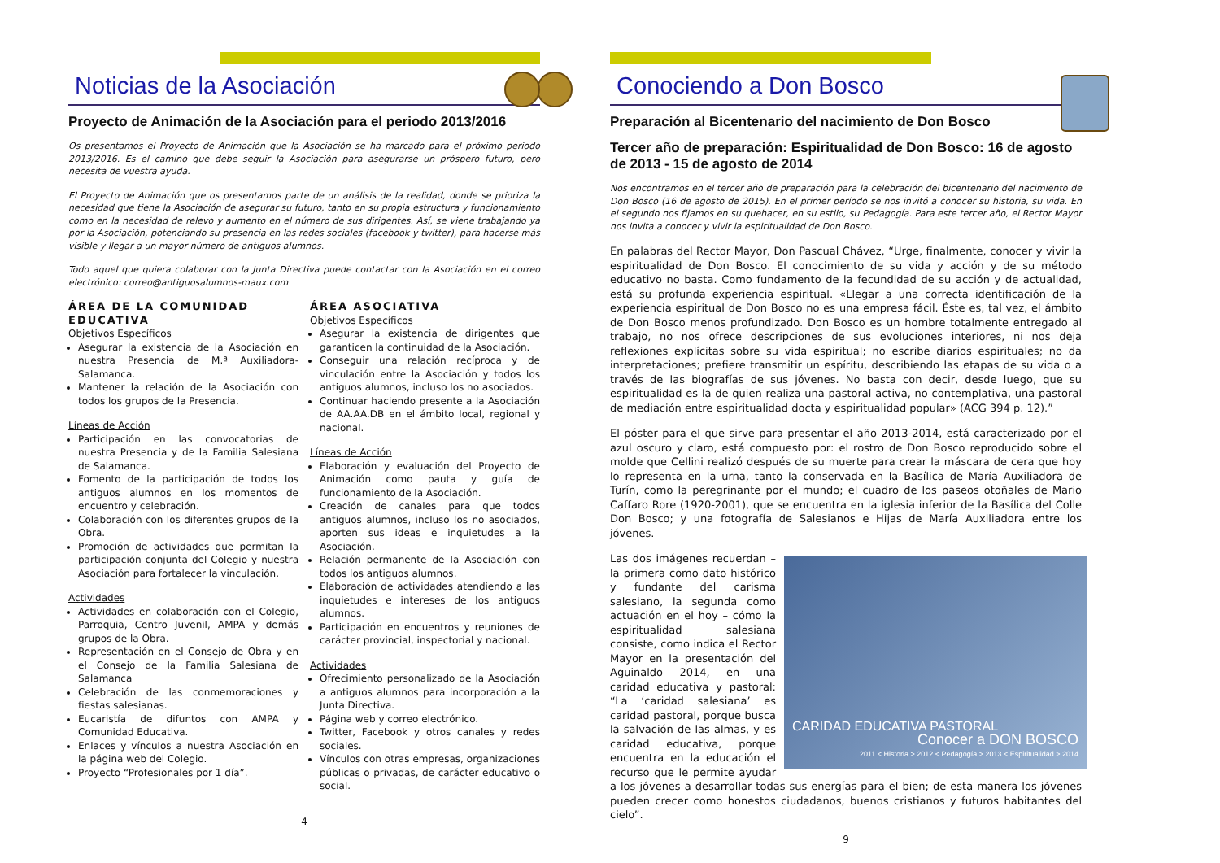Noticias de la Asociación
Proyecto de Animación de la Asociación para el periodo 2013/2016
Os presentamos el Proyecto de Animación que la Asociación se ha marcado para el próximo periodo 2013/2016. Es el camino que debe seguir la Asociación para asegurarse un próspero futuro, pero necesita de vuestra ayuda.
El Proyecto de Animación que os presentamos parte de un análisis de la realidad, donde se prioriza la necesidad que tiene la Asociación de asegurar su futuro, tanto en su propia estructura y funcionamiento como en la necesidad de relevo y aumento en el número de sus dirigentes. Así, se viene trabajando ya por la Asociación, potenciando su presencia en las redes sociales (facebook y twitter), para hacerse más visible y llegar a un mayor número de antiguos alumnos.
Todo aquel que quiera colaborar con la Junta Directiva puede contactar con la Asociación en el correo electrónico: correo@antiguosalumnos-maux.com
ÁREA DE LA COMUNIDAD EDUCATIVA
Objetivos Específicos
Asegurar la existencia de la Asociación en nuestra Presencia de M.ª Auxiliadora-Salamanca.
Mantener la relación de la Asociación con todos los grupos de la Presencia.
Líneas de Acción
Participación en las convocatorias de nuestra Presencia y de la Familia Salesiana de Salamanca.
Fomento de la participación de todos los antiguos alumnos en los momentos de encuentro y celebración.
Colaboración con los diferentes grupos de la Obra.
Promoción de actividades que permitan la participación conjunta del Colegio y nuestra Asociación para fortalecer la vinculación.
Actividades
Actividades en colaboración con el Colegio, Parroquia, Centro Juvenil, AMPA y demás grupos de la Obra.
Representación en el Consejo de Obra y en el Consejo de la Familia Salesiana de Salamanca
Celebración de las conmemoraciones y fiestas salesianas.
Eucaristía de difuntos con AMPA y Comunidad Educativa.
Enlaces y vínculos a nuestra Asociación en la página web del Colegio.
Proyecto “Profesionales por 1 día”.
ÁREA ASOCIATIVA
Objetivos Específicos
Asegurar la existencia de dirigentes que garanticen la continuidad de la Asociación.
Conseguir una relación recíproca y de vinculación entre la Asociación y todos los antiguos alumnos, incluso los no asociados.
Continuar haciendo presente a la Asociación de AA.AA.DB en el ámbito local, regional y nacional.
Líneas de Acción
Elaboración y evaluación del Proyecto de Animación como pauta y guía de funcionamiento de la Asociación.
Creación de canales para que todos antiguos alumnos, incluso los no asociados, aporten sus ideas e inquietudes a la Asociación.
Relación permanente de la Asociación con todos los antiguos alumnos.
Elaboración de actividades atendiendo a las inquietudes e intereses de los antiguos alumnos.
Participación en encuentros y reuniones de carácter provincial, inspectorial y nacional.
Actividades
Ofrecimiento personalizado de la Asociación a antiguos alumnos para incorporación a la Junta Directiva.
Página web y correo electrónico.
Twitter, Facebook y otros canales y redes sociales.
Vínculos con otras empresas, organizaciones públicas o privadas, de carácter educativo o social.
4
Conociendo a Don Bosco
Preparación al Bicentenario del nacimiento de Don Bosco
Tercer año de preparación: Espiritualidad de Don Bosco: 16 de agosto de 2013 - 15 de agosto de 2014
Nos encontramos en el tercer año de preparación para la celebración del bicentenario del nacimiento de Don Bosco (16 de agosto de 2015). En el primer período se nos invitó a conocer su historia, su vida. En el segundo nos fijamos en su quehacer, en su estilo, su Pedagogía. Para este tercer año, el Rector Mayor nos invita a conocer y vivir la espiritualidad de Don Bosco.
En palabras del Rector Mayor, Don Pascual Chávez, “Urge, finalmente, conocer y vivir la espiritualidad de Don Bosco. El conocimiento de su vida y acción y de su método educativo no basta. Como fundamento de la fecundidad de su acción y de actualidad, está su profunda experiencia espiritual. «Llegar a una correcta identificación de la experiencia espiritual de Don Bosco no es una empresa fácil. Éste es, tal vez, el ámbito de Don Bosco menos profundizado. Don Bosco es un hombre totalmente entregado al trabajo, no nos ofrece descripciones de sus evoluciones interiores, ni nos deja reflexiones explícitas sobre su vida espiritual; no escribe diarios espirituales; no da interpretaciones; prefiere transmitir un espíritu, describiendo las etapas de su vida o a través de las biografías de sus jóvenes. No basta con decir, desde luego, que su espiritualidad es la de quien realiza una pastoral activa, no contemplativa, una pastoral de mediación entre espiritualidad docta y espiritualidad popular» (ACG 394 p. 12).”
El póster para el que sirve para presentar el año 2013-2014, está caracterizado por el azul oscuro y claro, está compuesto por: el rostro de Don Bosco reproducido sobre el molde que Cellini realizó después de su muerte para crear la máscara de cera que hoy lo representa en la urna, tanto la conservada en la Basílica de María Auxiliadora de Turín, como la peregrinante por el mundo; el cuadro de los paseos otoñales de Mario Caffaro Rore (1920-2001), que se encuentra en la iglesia inferior de la Basílica del Colle Don Bosco; y una fotografía de Salesianos e Hijas de María Auxiliadora entre los jóvenes.
CARIDAD EDUCATIVA PASTORAL
Conocer a DON BOSCO
2011 < Historia > 2012 < Pedagogía > 2013 < Espiritualidad > 2014
Las dos imágenes recuerdan – la primera como dato histórico y fundante del carisma salesiano, la segunda como actuación en el hoy – cómo la espiritualidad salesiana consiste, como indica el Rector Mayor en la presentación del Aguinaldo 2014, en una caridad educativa y pastoral: “La ‘caridad salesiana’ es caridad pastoral, porque busca la salvación de las almas, y es caridad educativa, porque encuentra en la educación el recurso que le permite ayudar a los jóvenes a desarrollar todas sus energías para el bien; de esta manera los jóvenes pueden crecer como honestos ciudadanos, buenos cristianos y futuros habitantes del cielo”.
9